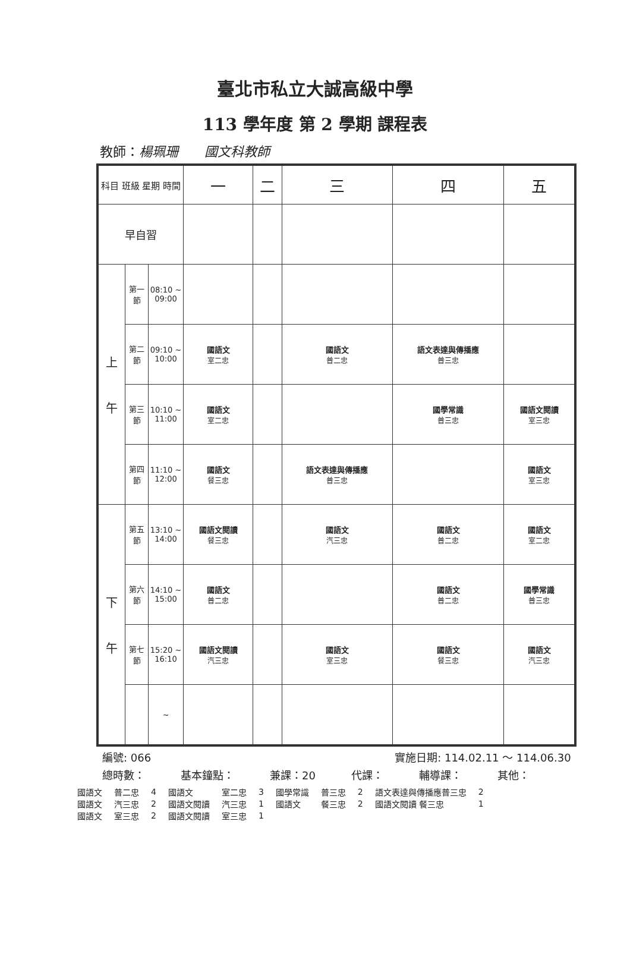臺北市私立大誠高級中學
113 學年度 第 2 學期 課程表
教師：楊珮珊　　國文科教師
| 科目 班級 星期 時間 | | | 一 | 二 | 三 | 四 | 五 |
| --- | --- | --- | --- | --- | --- | --- | --- |
| 早自習 | | | | | | | |
| 上 午 | 第一節 | 08:10 ~ 09:00 | | | | | |
| | 第二節 | 09:10 ~ 10:00 | 國語文 室二忠 | | 國語文 普二忠 | 語文表達與傳播應 普三忠 | |
| | 第三節 | 10:10 ~ 11:00 | 國語文 室二忠 | | | 國學常識 普三忠 | 國語文閱讀 室三忠 |
| | 第四節 | 11:10 ~ 12:00 | 國語文 餐三忠 | | 語文表達與傳播應 普三忠 | | 國語文 室三忠 |
| 下 午 | 第五節 | 13:10 ~ 14:00 | 國語文閱讀 餐三忠 | | 國語文 汽三忠 | 國語文 普二忠 | 國語文 室二忠 |
| | 第六節 | 14:10 ~ 15:00 | 國語文 普二忠 | | | 國語文 普二忠 | 國學常識 普三忠 |
| | 第七節 | 15:20 ~ 16:10 | 國語文閱讀 汽三忠 | | 國語文 室三忠 | 國語文 餐三忠 | 國語文 汽三忠 |
| | | ~ | | | | | |
編號: 066 實施日期: 114.02.11 ～ 114.06.30
總時數： 基本鐘點： 兼課：20 代課： 輔導課： 其他：
| 國語文 | 普二忠 | 4 | 國語文 | 室二忠 | 3 | 國學常識 | 普三忠 | 2 | 語文表達與傳播應普三忠 | 2 |
| 國語文 | 汽三忠 | 2 | 國語文閱讀 | 汽三忠 | 1 | 國語文 | 餐三忠 | 2 | 國語文閱讀 餐三忠 | 1 |
| 國語文 | 室三忠 | 2 | 國語文閱讀 | 室三忠 | 1 | | | | | |